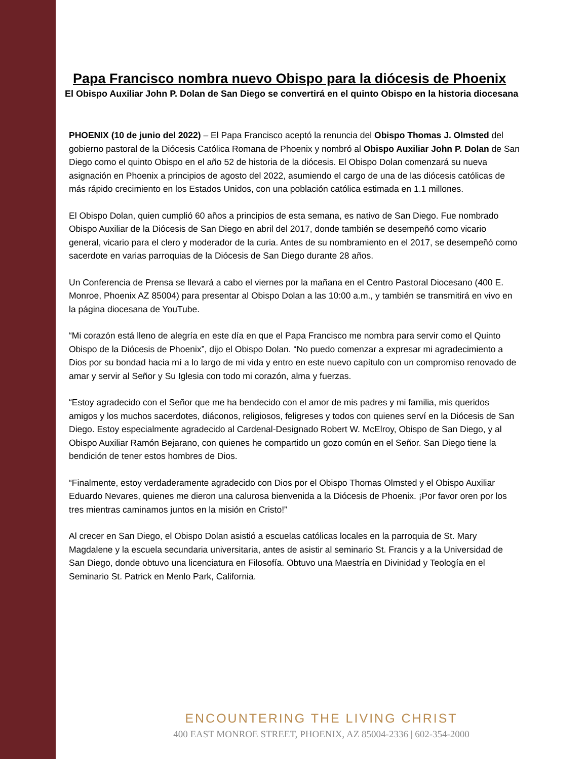Papa Francisco nombra nuevo Obispo para la diócesis de Phoenix
El Obispo Auxiliar John P. Dolan de San Diego se convertirá en el quinto Obispo en la historia diocesana
PHOENIX (10 de junio del 2022) – El Papa Francisco aceptó la renuncia del Obispo Thomas J. Olmsted del gobierno pastoral de la Diócesis Católica Romana de Phoenix y nombró al Obispo Auxiliar John P. Dolan de San Diego como el quinto Obispo en el año 52 de historia de la diócesis. El Obispo Dolan comenzará su nueva asignación en Phoenix a principios de agosto del 2022, asumiendo el cargo de una de las diócesis católicas de más rápido crecimiento en los Estados Unidos, con una población católica estimada en 1.1 millones.
El Obispo Dolan, quien cumplió 60 años a principios de esta semana, es nativo de San Diego. Fue nombrado Obispo Auxiliar de la Diócesis de San Diego en abril del 2017, donde también se desempeñó como vicario general, vicario para el clero y moderador de la curia. Antes de su nombramiento en el 2017, se desempeñó como sacerdote en varias parroquias de la Diócesis de San Diego durante 28 años.
Un Conferencia de Prensa se llevará a cabo el viernes por la mañana en el Centro Pastoral Diocesano (400 E. Monroe, Phoenix AZ 85004) para presentar al Obispo Dolan a las 10:00 a.m., y también se transmitirá en vivo en la página diocesana de YouTube.
“Mi corazón está lleno de alegría en este día en que el Papa Francisco me nombra para servir como el Quinto Obispo de la Diócesis de Phoenix”, dijo el Obispo Dolan. “No puedo comenzar a expresar mi agradecimiento a Dios por su bondad hacia mí a lo largo de mi vida y entro en este nuevo capítulo con un compromiso renovado de amar y servir al Señor y Su Iglesia con todo mi corazón, alma y fuerzas.
“Estoy agradecido con el Señor que me ha bendecido con el amor de mis padres y mi familia, mis queridos amigos y los muchos sacerdotes, diáconos, religiosos, feligreses y todos con quienes serví en la Diócesis de San Diego. Estoy especialmente agradecido al Cardenal-Designado Robert W. McElroy, Obispo de San Diego, y al Obispo Auxiliar Ramón Bejarano, con quienes he compartido un gozo común en el Señor. San Diego tiene la bendición de tener estos hombres de Dios.
“Finalmente, estoy verdaderamente agradecido con Dios por el Obispo Thomas Olmsted y el Obispo Auxiliar Eduardo Nevares, quienes me dieron una calurosa bienvenida a la Diócesis de Phoenix. ¡Por favor oren por los tres mientras caminamos juntos en la misión en Cristo!”
Al crecer en San Diego, el Obispo Dolan asistió a escuelas católicas locales en la parroquia de St. Mary Magdalene y la escuela secundaria universitaria, antes de asistir al seminario St. Francis y a la Universidad de San Diego, donde obtuvo una licenciatura en Filosofía. Obtuvo una Maestría en Divinidad y Teología en el Seminario St. Patrick en Menlo Park, California.
ENCOUNTERING THE LIVING CHRIST
400 EAST MONROE STREET, PHOENIX, AZ 85004-2336 | 602-354-2000